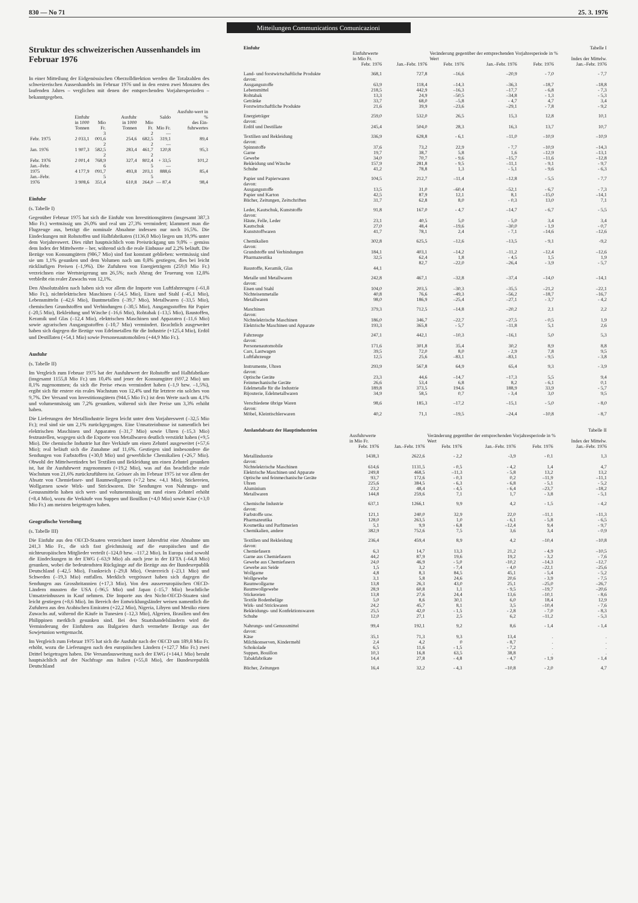830 — No 71 25. 3. 1976
Mitteilungen Communications Comunicazioni
Struktur des schweizerischen Aussenhandels im Februar 1976
In einer Mitteilung der Eidgenössischen Oberzolldirektion werden die Totalzahlen des schweizerischen Aussenhandels im Februar 1976 und in den ersten zwei Monaten des laufenden Jahres – verglichen mit denen der entsprechenden Vorjahresperioden – bekanntgegeben.
| | Einfuhr | | Ausfuhr | | Saldo | Ausfuhr-wert in % |
| --- | --- | --- | --- | --- | --- | --- |
| | in 1000 Tonnen | Mio Fr. | in 1000 Tonnen | Mio Fr. | Mio Fr. | des Ein-fuhrwertes |
| Febr. 1975 | 2 033,1 | 3 001,6 | 254,6 | 2 682,5 | —319,1 | 89,4 |
| Jan. 1976 | 1 907,3 | 2 582,5 | 283,4 | 2 461,7 | —120,8 | 95,3 |
| Febr. 1976 | 2 001,4 | 2 768,9 | 327,4 | 2 802,4 | + 33,5 | 101,2 |
| Jan.–Febr. 1975 | 4 177,9 | 6 091,7 | 493,8 | 5 203,1 | —888,6 | 85,4 |
| Jan.–Febr. 1976 | 3 908,6 | 5 351,4 | 610,8 | 5 264,0 | — 87,4 | 98,4 |
Einfuhr
(s. Tabelle I)
Gegenüber Februar 1975 hat sich die Einfuhr von Investitionsgütern (insgesamt 387,3 Mio Fr.) wertmässig um 26,0% und real um 27,3% vermindert; klammert man die Flugzeuge aus, beträgt die nominale Abnahme indessen nur noch 16,5%. Die Eindeckungen mit Rohstoffen und Halbfabrikaten (1136,0 Mio) liegen um 10,9% unter dem Vorjahreswert. Dies rührt hauptsächlich vom Preisrückgang um 9,0% – gemäss dem Index der Mittelwerte – her, während sich die reale Einbusse auf 2,2% beläuft. Die Bezüge von Konsumgütern (986,7 Mio) sind fast konstant geblieben: wertmässig sind sie um 1,1% gesunken und dem Volumen nach um 0,8% gestiegen, dies bei leicht rückläufigen Preisen (–1,9%). Die Zufuhren von Energieträgern (259,0 Mio Fr.) verzeichnen eine Wertsteigerung um 26,5%; nach Abzug der Teuerung von 12,8% verbleibt ein realer Zuwachs von 12,1%.
Den Absolutzahlen nach haben sich vor allem die Importe von Luftfahrzeugen (–61,8 Mio Fr.), nichtelektrischen Maschinen (–54,5 Mio), Eisen und Stahl (–45,1 Mio), Lebensmitteln (–42,6 Mio), Buntmetallen (–39,7 Mio), Metallwaren (–33,5 Mio), chemischen Grundstoffen und Verbindungen (–30,5 Mio), Ausgangsstoffen für Papier (–20,5 Mio), Bekleidung und Wäsche (–16,6 Mio), Rohtabak (–13,5 Mio), Baustoffen, Keramik und Glas (–12,4 Mio), elektrischen Maschinen und Apparaten (–11,6 Mio) sowie agrarischen Ausgangsstoffen (–10,7 Mio) vermindert. Beachtlich ausgeweitet haben sich dagegen die Bezüge von Edelmetallen für die Industrie (+125,4 Mio), Erdöl und Destillaten (+54,1 Mio) sowie Personenautomobilen (+44,9 Mio Fr.).
Ausfuhr
(s. Tabelle II)
Im Vergleich zum Februar 1975 hat der Ausfuhrwert der Rohstoffe und Halbfabrikate (insgesamt 1155,8 Mio Fr.) um 10,4% und jener der Konsumgüter (697,2 Mio) um 8,1% zugenommen; da sich die Preise etwas vermindert haben (–1,9 bzw. –1,5%), ergibt sich für erstere ein reales Wachstum von 12,4% und für letztere ein solches von 9,7%. Der Versand von Investitionsgütern (944,5 Mio Fr.) ist dem Werte nach um 4,1% und volumenmässig um 7,2% gesunken, während sich ihre Preise um 3,3% erhöht haben.
Die Lieferungen der Metallindustrie liegen leicht unter dem Vorjahreswert (–32,5 Mio Fr.); real sind sie um 2,1% zurückgegangen. Eine Umsatzeinbusse ist namentlich bei elektrischen Maschinen und Apparaten (–31,7 Mio) sowie Uhren (–15,3 Mio) festzustellen, wogegen sich die Exporte von Metallwaren deutlich verstärkt haben (+9,5 Mio). Die chemische Industrie hat ihre Verkäufe um einen Zehntel ausgeweitet (+57,6 Mio); real beläuft sich die Zunahme auf 11,6%. Gestiegen sind insbesondere die Sendungen von Farbstoffen (+30,0 Mio) und gewerbliche Chemikalien (+26,7 Mio). Obwohl der Mittelwertindex bei Textilien und Bekleidung um einen Zehntel gesunken ist, hat ihr Ausfuhrwert zugenommen (+19,2 Mio), was auf das beachtliche reale Wachstum von 21,6% zurückzuführen ist. Grösser als im Februar 1975 ist vor allem der Absatz von Chemiefaser- und Baumwollgarnen (+7,2 bzw. +4,1 Mio), Stickereien, Wollgarnen sowie Wirk- und Strickwaren. Die Sendungen von Nahrungs- und Genussmitteln haben sich wert- und volumenmässig um rund einen Zehntel erhöht (+8,4 Mio), wozu die Verkäufe von Suppen und Bouillon (+4,0 Mio) sowie Käse (+3,0 Mio Fr.) am meisten beigetragen haben.
Geografische Verteilung
(s. Tabelle III)
Die Einfuhr aus den OECD-Staaten verzeichnet innert Jahresfrist eine Abnahme um 241,3 Mio Fr., die sich fast gleichmässig auf die europäischen und die nichteuropäischen Mitglieder verteilt (–124,0 bzw. –117,2 Mio). In Europa sind sowohl die Eindeckungen in der EWG (–63,9 Mio) als auch jene in der EFTA (–64,8 Mio) gesunken, wobei die bedeutendsten Rückgänge auf die Bezüge aus der Bundesrepublik Deutschland (–42,5 Mio), Frankreich (–29,8 Mio), Oesterreich (–23,1 Mio) und Schweden (–19,3 Mio) entfallen. Merklich vergrössert haben sich dagegen die Sendungen aus Grossbritannien (+17,3 Mio). Von den aussereuropäischen OECD-Ländern mussten die USA (–96,5 Mio) und Japan (–15,7 Mio) beachtliche Umsatzeinbussen in Kauf nehmen. Die Importe aus den Nicht-OECD-Staaten sind leicht gestiegen (+8,6 Mio). Im Bereich der Entwicklungsländer weisen namentlich die Zufuhren aus den Arabischen Emiraten (+22,2 Mio), Nigeria, Libyen und Mexiko einen Zuwachs auf, während die Käufe in Tunesien (–12,3 Mio), Algerien, Brasilien und den Philippinen merklich gesunken sind. Bei den Staatshandelsländern wird die Verminderung der Einfuhren aus Bulgarien durch vermehrte Bezüge aus der Sowjetunion wettgemacht.
Im Vergleich zum Februar 1975 hat sich die Ausfuhr nach der OECD um 189,8 Mio Fr. erhöht, wozu die Lieferungen nach den europäischen Ländern (+127,7 Mio Fr.) zwei Drittel beigetragen haben. Die Versandausweitung nach der EWG (+144,1 Mio) beruht hauptsächlich auf der Nachfrage aus Italien (+55,8 Mio), der Bundesrepublik Deutschland
| Einfuhr | Tabelle I | | | | | |
| | Einfuhrwerte | | Veränderung gegenüber der entsprechenden Vorjahresperiode in % | | | |
| | in Mio Fr. | | Wert | | Index der Mittelw. | |
| | Febr. 1976 | Jan.–Febr. 1976 | Febr. 1976 | Jan.–Febr. 1976 | Febr. 1976 | Jan.–Febr. 1976 |
| Land- und forstwirtschaftliche Produkte | 368,1 | 727,8 | –16,6 | –20,9 | - 7,0 | - 7,7 |
| davon: | | | | | | |
| Ausgangsstoffe | 63,9 | 118,4 | –14,3 | –36,3 | –18,7 | –18,8 |
| Lebensmittel | 218,5 | 442,9 | –16,3 | –17,7 | - 6,8 | - 7,3 |
| Rohtabak | 13,3 | 24,9 | –50,5 | –34,8 | - 1,3 | - 5,3 |
| Getränke | 33,7 | 68,0 | –5,8 | - 4,7 | 4,7 | 3,4 |
| Forstwirtschaftliche Produkte | 21,6 | 39,9 | –23,6 | –29,1 | - 7,8 | - 9,2 |
| Energieträger | 259,0 | 532,0 | 26,5 | 15,3 | 12,8 | 10,1 |
| davon: | | | | | | |
| Erdöl und Destillate | 245,4 | 504,0 | 28,3 | 16,3 | 13,7 | 10,7 |
| Textilien und Bekleidung | 336,9 | 628,8 | - 6,1 | –11,0 | –10,9 | –10,9 |
| davon: | | | | | | |
| Spinnstoffe | 37,6 | 73,2 | 22,9 | - 7,7 | –10,9 | –14,3 |
| Garne | 19,7 | 38,7 | 5,8 | 1,6 | –12,9 | –13,1 |
| Gewebe | 34,0 | 70,7 | - 9,6 | –15,7 | –11,6 | –12,8 |
| Bekleidung und Wäsche | 157,9 | 281,8 | - 9,5 | –11,1 | - 9,1 | - 9,7 |
| Schuhe | 41,2 | 78,8 | 1,3 | - 5,1 | - 9,6 | - 6,3 |
| Papier und Papierwaren | 104,5 | 212,7 | –11,4 | –12,8 | - 5,5 | - 7,7 |
| davon: | | | | | | |
| Ausgangsstoffe | 13,5 | 31,0 | –60,4 | –52,1 | - 6,7 | - 7,3 |
| Papier und Karton | 42,5 | 87,9 | 12,1 | 8,1 | –15,0 | –14,1 |
| Bücher, Zeitungen, Zeitschriften | 31,7 | 62,8 | 8,0 | - 0,3 | 13,0 | 7,1 |
| Leder, Kautschuk, Kunststoffe | 91,8 | 167,0 | - 4,7 | –14,7 | - 6,7 | - 5,5 |
| davon: | | | | | | |
| Häute, Felle, Leder | 23,1 | 40,5 | 5,0 | - 5,0 | 3,4 | 3,4 |
| Kautschuk | 27,0 | 48,4 | –19,6 | –30,0 | - 1,9 | - 0,7 |
| Kunststoffwaren | 41,7 | 78,1 | 2,4 | - 7,1 | –14,6 | –12,6 |
| Chemikalien | 302,8 | 625,5 | –12,6 | –13,5 | - 9,1 | -9,2 |
| davon: | | | | | | |
| Grundstoffe und Verbindungen | 184,1 | 403,1 | –14,2 | –11,2 | –12,4 | –12,6 |
| Pharmazeutika | 32,5 | 62,4 | 1,8 | - 4,5 | 1,5 | 1,9 |
| | | 82,7 | –22,0 | –26,4 | - 3,9 | - 5,7 |
| Baustoffe, Keramik, Glas | 44,1 | | | | | |
| Metalle und Metallwaren | 242,8 | 467,1 | –32,8 | –37,4 | –14,0 | –14,1 |
| davon: | | | | | | |
| Eisen und Stahl | 104,0 | 203,5 | –30,3 | –35,5 | –21,2 | –22,1 |
| Nichteisenmetalle | 40,8 | 76,6 | –49,3 | –56,2 | –18,7 | –16,7 |
| Metallwaren | 98,0 | 186,9 | –25,4 | –27,1 | - 3,7 | - 4,2 |
| Maschinen | 379,3 | 712,5 | –14,8 | –20,2 | 2,1 | 2,2 |
| davon: | | | | | | |
| Nichtelektrische Maschinen | 186,0 | 346,7 | –22,7 | –27,5 | - 0,5 | 1,9 |
| Elektrische Maschinen und Apparate | 193,3 | 365,8 | - 5,7 | –11,8 | 5,1 | 2,6 |
| Fahrzeuge | 247,1 | 442,1 | –10,3 | –16,1 | 5,0 | 5,3 |
| davon: | | | | | | |
| Personenautomobile | 171,6 | 301,8 | 35,4 | 30,2 | 8,9 | 8,8 |
| Cars, Lastwagen | 39,5 | 72,0 | 8,0 | - 2,9 | 7,8 | 9,5 |
| Luftfahrzeuge | 12,5 | 25,6 | –83,1 | –83,1 | - 9,5 | - 3,8 |
| Instrumente, Uhren | 293,9 | 567,8 | 64,9 | 65,4 | 9,3 | - 3,9 |
| davon: | | | | | | |
| Optische Geräte | 23,3 | 44,6 | –14,7 | –17,3 | 5,5 | 9,4 |
| Feinmechanische Geräte | 26,6 | 53,4 | 6,8 | 8,2 | - 6,1 | 0,1 |
| Edelmetalle für die Industrie | 189,8 | 373,5 | 194,6 | 188,9 | 33,9 | - 5,7 |
| Bijouterie, Edelmetallwaren | 34,9 | 58,5 | 0,7 | - 3,4 | 3,0 | 9,5 |
| Verschiedene übrige Waren | 98,6 | 185,3 | –17,2 | –15,1 | - 5,0 | - 8,0 |
| davon: | | | | | | |
| Möbel, Kleintischlerwaren | 40,2 | 71,1 | –19,5 | –24,4 | –10,8 | - 8,7 |
| Auslandabsatz der Hauptindustrien | Tabelle II | | | | | |
| | Ausfuhrwerte | | Veränderung gegenüber der entsprechenden Vorjahresperiode in % | | | |
| | in Mio Fr. | | Wert | | Index der Mittelw. | |
| | Febr. 1976 | Jan.–Febr. 1976 | Febr. 1976 | Jan.–Febr. 1976 | Febr. 1976 | Jan.–Febr. 1976 |
| Metallindustrie | 1438,3 | 2622,6 | - 2,2 | -3,9 | - 0,1 | 1,3 |
| davon: | | | | | | |
| Nichtelektrische Maschinen | 614,6 | 1131,5 | - 0,5 | - 4,2 | 1,4 | 4,7 |
| Elektrische Maschinen und Apparate | 249,8 | 468,5 | –11,3 | - 5,8 | 13,2 | 13,2 |
| Optische und feinmechanische Geräte | 93,7 | 172,6 | - 0,3 | 0,2 | –11,9 | –11,1 |
| Uhren | 225,6 | 384,5 | - 6,3 | - 6,8 | - 5,1 | - 5,2 |
| Aluminium | 23,2 | 48,4 | - 4,5 | - 6,4 | –23,7 | –18,2 |
| Metallwaren | 144,8 | 259,6 | 7,1 | 1,7 | - 3,8 | - 5,1 |
| Chemische Industrie | 637,1 | 1266,1 | 9,9 | 4,2 | - 1,5 | - 4,2 |
| davon: | | | | | | |
| Farbstoffe usw. | 121,1 | 240,0 | 32,9 | 22,0 | –11,1 | –11,3 |
| Pharmazeutika | 128,0 | 263,5 | 1,0 | - 6,1 | - 5,8 | - 6,5 |
| Kosmetika und Parfümerien | 5,1 | 9,9 | - 6,8 | –12,4 | 9,4 | - 9,7 |
| Chemikalien, andere | 382,9 | 752,6 | 7,5 | 3,6 | 3,4 | - 0,9 |
| Textilien und Bekleidung | 236,4 | 459,4 | 8,9 | 4,2 | –10,4 | –10,8 |
| davon: | | | | | | |
| Chemiefasern | 6,3 | 14,7 | 13,3 | 21,2 | - 4,9 | –10,5 |
| Garne aus Chemiefasern | 44,2 | 87,9 | 19,6 | 19,2 | - 3,2 | - 7,6 |
| Gewebe aus Chemiefasern | 24,0 | 46,9 | - 5,0 | -10,2 | –14,3 | –12,7 |
| Gewebe aus Seide | 1,5 | 3,2 | - 7,4 | - 4,0 | –22,1 | –25,6 |
| Wollgarne | 4,8 | 8,3 | 84,5 | 45,1 | - 5,4 | - 5,2 |
| Wollgewebe | 3,1 | 5,8 | 24,6 | 20,6 | - 3,9 | - 7,5 |
| Baumwollgarne | 13,8 | 26,3 | 43,0 | 25,1 | –25,0 | –26,7 |
| Baumwollgewebe | 28,9 | 60,8 | 1,1 | - 9,5 | –19,7 | –20,6 |
| Stickereien | 13,8 | 27,6 | 24,4 | 13,6 | –10,1 | - 8,6 |
| Textile Bodenbeläge | 5,0 | 8,6 | 30,1 | 6,0 | 18,4 | 12,9 |
| Wirk- und Strickwaren | 24,2 | 45,7 | 8,1 | 3,5 | –10,4 | - 7,6 |
| Bekleidungs- und Konfektionswaren | 25,5 | 42,0 | - 1,5 | - 2,8 | - 7,0 | - 8,3 |
| Schuhe | 12,0 | 27,1 | 2,5 | 6,2 | –11,2 | - 5,3 |
| Nahrungs- und Genussmittel | 99,4 | 192,1 | 9,2 | 8,6 | - 1,4 | - 1,4 |
| davon: | | | | | | |
| Käse | 35,1 | 71,3 | 9,3 | 13,4 | . | . |
| Milchkonserven, Kindermehl | 2,4 | 4,2 | 0 | - 8,7 | . | . |
| Schokolade | 6,5 | 11,6 | - 1,5 | - 7,2 | . | . |
| Suppen, Bouillon | 10,3 | 16,8 | 63,5 | 38,8 | . | . |
| Tabakfabrikate | 14,4 | 27,8 | - 4,8 | - 4,7 | - 1,9 | - 1,4 |
| Bücher, Zeitungen | 16,4 | 32,2 | - 4,3 | –10,8 | - 2,0 | 4,7 |